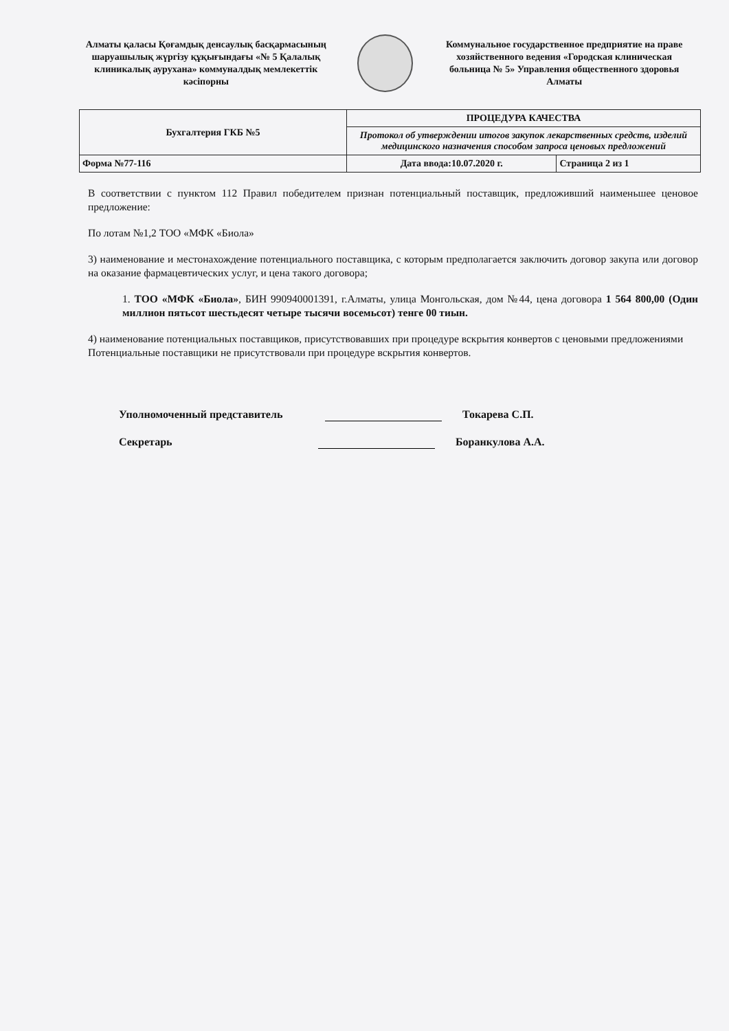Алматы қаласы Қоғамдық денсаулық басқармасының шаруашылық жүргізу құқығындағы «№ 5 Қалалық клиникалық аурухана» коммуналдық мемлекеттік кәсіпорны
Коммунальное государственное предприятие на праве хозяйственного ведения «Городская клиническая больница № 5» Управления общественного здоровья Алматы
| Бухгалтерия ГКБ №5 | ПРОЦЕДУРА КАЧЕСТВА | |
| | Протокол об утверждении итогов закупок лекарственных средств, изделий медицинского назначения способом запроса ценовых предложений | |
| Форма №77-116 | Дата ввода:10.07.2020 г. | Страница 2 из 1 |
В соответствии с пунктом 112 Правил победителем признан потенциальный поставщик, предложивший наименьшее ценовое предложение:
По лотам №1,2 ТОО «МФК «Биола»
3) наименование и местонахождение потенциального поставщика, с которым предполагается заключить договор закупа или договор на оказание фармацевтических услуг, и цена такого договора;
1. ТОО «МФК «Биола», БИН 990940001391, г.Алматы, улица Монгольская, дом №44, цена договора 1 564 800,00 (Один миллион пятьсот шестьдесят четыре тысячи восемьсот) тенге 00 тиын.
4) наименование потенциальных поставщиков, присутствовавших при процедуре вскрытия конвертов с ценовыми предложениями
Потенциальные поставщики не присутствовали при процедуре вскрытия конвертов.
Уполномоченный представитель Токарева С.П.
Секретарь Боранкулова А.А.